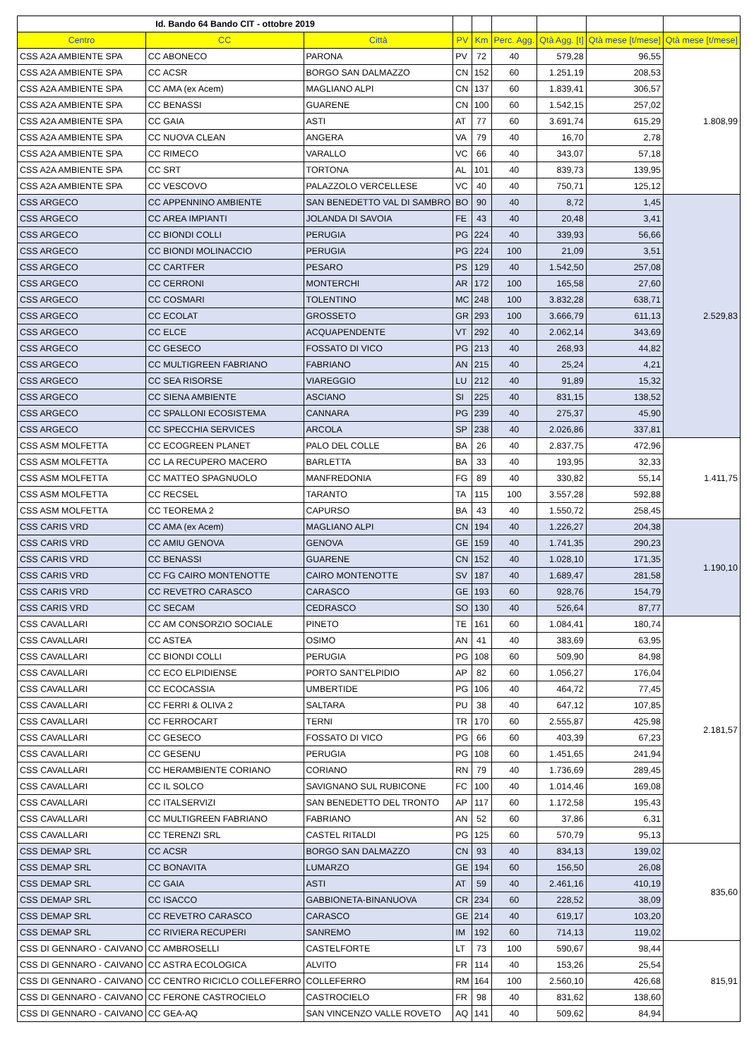| Id. Bando 64 Bando CIT - ottobre 2019 | | | | | | | | |
| Centro | CC | Città | PV | Km | Perc. Agg. | Qtà Agg. [t] | Qtà mese [t/mese] | Qtà mese [t/mese] |
| CSS A2A AMBIENTE SPA | CC ABONECO | PARONA | PV | 72 | 40 | 579,28 | 96,55 | 1.808,99 |
| CSS A2A AMBIENTE SPA | CC ACSR | BORGO SAN DALMAZZO | CN | 152 | 60 | 1.251,19 | 208,53 | |
| CSS A2A AMBIENTE SPA | CC AMA (ex Acem) | MAGLIANO ALPI | CN | 137 | 60 | 1.839,41 | 306,57 | |
| CSS A2A AMBIENTE SPA | CC BENASSI | GUARENE | CN | 100 | 60 | 1.542,15 | 257,02 | |
| CSS A2A AMBIENTE SPA | CC GAIA | ASTI | AT | 77 | 60 | 3.691,74 | 615,29 | |
| CSS A2A AMBIENTE SPA | CC NUOVA CLEAN | ANGERA | VA | 79 | 40 | 16,70 | 2,78 | |
| CSS A2A AMBIENTE SPA | CC RIMECO | VARALLO | VC | 66 | 40 | 343,07 | 57,18 | |
| CSS A2A AMBIENTE SPA | CC SRT | TORTONA | AL | 101 | 40 | 839,73 | 139,95 | |
| CSS A2A AMBIENTE SPA | CC VESCOVO | PALAZZOLO VERCELLESE | VC | 40 | 40 | 750,71 | 125,12 | |
| CSS ARGECO | CC APPENNINO AMBIENTE | SAN BENEDETTO VAL DI SAMBRO | BO | 90 | 40 | 8,72 | 1,45 | 2.529,83 |
| CSS ARGECO | CC AREA IMPIANTI | JOLANDA DI SAVOIA | FE | 43 | 40 | 20,48 | 3,41 | |
| CSS ARGECO | CC BIONDI COLLI | PERUGIA | PG | 224 | 40 | 339,93 | 56,66 | |
| CSS ARGECO | CC BIONDI MOLINACCIO | PERUGIA | PG | 224 | 100 | 21,09 | 3,51 | |
| CSS ARGECO | CC CARTFER | PESARO | PS | 129 | 40 | 1.542,50 | 257,08 | |
| CSS ARGECO | CC CERRONI | MONTERCHI | AR | 172 | 100 | 165,58 | 27,60 | |
| CSS ARGECO | CC COSMARI | TOLENTINO | MC | 248 | 100 | 3.832,28 | 638,71 | |
| CSS ARGECO | CC ECOLAT | GROSSETO | GR | 293 | 100 | 3.666,79 | 611,13 | |
| CSS ARGECO | CC ELCE | ACQUAPENDENTE | VT | 292 | 40 | 2.062,14 | 343,69 | |
| CSS ARGECO | CC GESECO | FOSSATO DI VICO | PG | 213 | 40 | 268,93 | 44,82 | |
| CSS ARGECO | CC MULTIGREEN FABRIANO | FABRIANO | AN | 215 | 40 | 25,24 | 4,21 | |
| CSS ARGECO | CC SEA RISORSE | VIAREGGIO | LU | 212 | 40 | 91,89 | 15,32 | |
| CSS ARGECO | CC SIENA AMBIENTE | ASCIANO | SI | 225 | 40 | 831,15 | 138,52 | |
| CSS ARGECO | CC SPALLONI ECOSISTEMA | CANNARA | PG | 239 | 40 | 275,37 | 45,90 | |
| CSS ARGECO | CC SPECCHIA SERVICES | ARCOLA | SP | 238 | 40 | 2.026,86 | 337,81 | |
| CSS ASM MOLFETTA | CC ECOGREEN PLANET | PALO DEL COLLE | BA | 26 | 40 | 2.837,75 | 472,96 | 1.411,75 |
| CSS ASM MOLFETTA | CC LA RECUPERO MACERO | BARLETTA | BA | 33 | 40 | 193,95 | 32,33 | |
| CSS ASM MOLFETTA | CC MATTEO SPAGNUOLO | MANFREDONIA | FG | 89 | 40 | 330,82 | 55,14 | |
| CSS ASM MOLFETTA | CC RECSEL | TARANTO | TA | 115 | 100 | 3.557,28 | 592,88 | |
| CSS ASM MOLFETTA | CC TEOREMA 2 | CAPURSO | BA | 43 | 40 | 1.550,72 | 258,45 | |
| CSS CARIS VRD | CC AMA (ex Acem) | MAGLIANO ALPI | CN | 194 | 40 | 1.226,27 | 204,38 | 1.190,10 |
| CSS CARIS VRD | CC AMIU GENOVA | GENOVA | GE | 159 | 40 | 1.741,35 | 290,23 | |
| CSS CARIS VRD | CC BENASSI | GUARENE | CN | 152 | 40 | 1.028,10 | 171,35 | |
| CSS CARIS VRD | CC FG CAIRO MONTENOTTE | CAIRO MONTENOTTE | SV | 187 | 40 | 1.689,47 | 281,58 | |
| CSS CARIS VRD | CC REVETRO CARASCO | CARASCO | GE | 193 | 60 | 928,76 | 154,79 | |
| CSS CARIS VRD | CC SECAM | CEDRASCO | SO | 130 | 40 | 526,64 | 87,77 | |
| CSS CAVALLARI | CC AM CONSORZIO SOCIALE | PINETO | TE | 161 | 60 | 1.084,41 | 180,74 | 2.181,57 |
| CSS CAVALLARI | CC ASTEA | OSIMO | AN | 41 | 40 | 383,69 | 63,95 | |
| CSS CAVALLARI | CC BIONDI COLLI | PERUGIA | PG | 108 | 60 | 509,90 | 84,98 | |
| CSS CAVALLARI | CC ECO ELPIDIENSE | PORTO SANT'ELPIDIO | AP | 82 | 60 | 1.056,27 | 176,04 | |
| CSS CAVALLARI | CC ECOCASSIA | UMBERTIDE | PG | 106 | 40 | 464,72 | 77,45 | |
| CSS CAVALLARI | CC FERRI & OLIVA 2 | SALTARA | PU | 38 | 40 | 647,12 | 107,85 | |
| CSS CAVALLARI | CC FERROCART | TERNI | TR | 170 | 60 | 2.555,87 | 425,98 | |
| CSS CAVALLARI | CC GESECO | FOSSATO DI VICO | PG | 66 | 60 | 403,39 | 67,23 | |
| CSS CAVALLARI | CC GESENU | PERUGIA | PG | 108 | 60 | 1.451,65 | 241,94 | |
| CSS CAVALLARI | CC HERAMBIENTE CORIANO | CORIANO | RN | 79 | 40 | 1.736,69 | 289,45 | |
| CSS CAVALLARI | CC IL SOLCO | SAVIGNANO SUL RUBICONE | FC | 100 | 40 | 1.014,46 | 169,08 | |
| CSS CAVALLARI | CC ITALSERVIZI | SAN BENEDETTO DEL TRONTO | AP | 117 | 60 | 1.172,58 | 195,43 | |
| CSS CAVALLARI | CC MULTIGREEN FABRIANO | FABRIANO | AN | 52 | 60 | 37,86 | 6,31 | |
| CSS CAVALLARI | CC TERENZI SRL | CASTEL RITALDI | PG | 125 | 60 | 570,79 | 95,13 | |
| CSS DEMAP SRL | CC ACSR | BORGO SAN DALMAZZO | CN | 93 | 40 | 834,13 | 139,02 | 835,60 |
| CSS DEMAP SRL | CC BONAVITA | LUMARZO | GE | 194 | 60 | 156,50 | 26,08 | |
| CSS DEMAP SRL | CC GAIA | ASTI | AT | 59 | 40 | 2.461,16 | 410,19 | |
| CSS DEMAP SRL | CC ISACCO | GABBIONETA-BINANUOVA | CR | 234 | 60 | 228,52 | 38,09 | |
| CSS DEMAP SRL | CC REVETRO CARASCO | CARASCO | GE | 214 | 40 | 619,17 | 103,20 | |
| CSS DEMAP SRL | CC RIVIERA RECUPERI | SANREMO | IM | 192 | 60 | 714,13 | 119,02 | |
| CSS DI GENNARO - CAIVANO | CC AMBROSELLI | CASTELFORTE | LT | 73 | 100 | 590,67 | 98,44 | 815,91 |
| CSS DI GENNARO - CAIVANO | CC ASTRA ECOLOGICA | ALVITO | FR | 114 | 40 | 153,26 | 25,54 | |
| CSS DI GENNARO - CAIVANO | CC CENTRO RICICLO COLLEFERRO | COLLEFERRO | RM | 164 | 100 | 2.560,10 | 426,68 | |
| CSS DI GENNARO - CAIVANO | CC FERONE CASTROCIELO | CASTROCIELO | FR | 98 | 40 | 831,62 | 138,60 | |
| CSS DI GENNARO - CAIVANO | CC GEA-AQ | SAN VINCENZO VALLE ROVETO | AQ | 141 | 40 | 509,62 | 84,94 | |